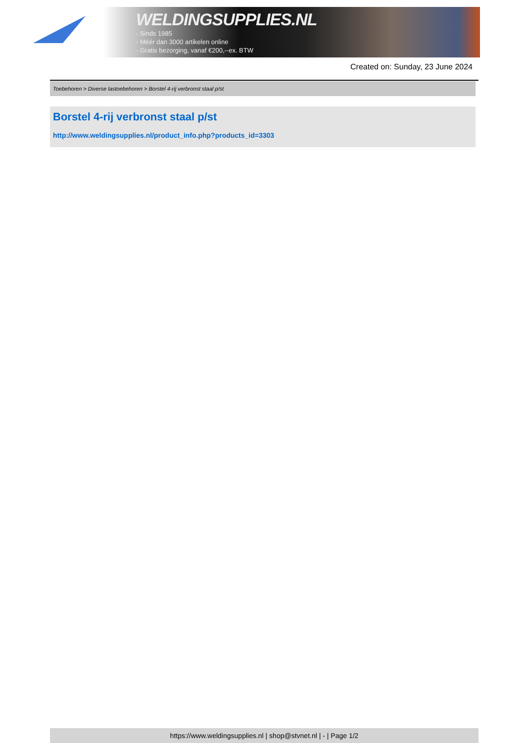WELDINGSUPPLIES.NL
- Sinds 1985
- Méér dan 3000 artikelen online
- Gratis bezorging, vanaf €200,--ex. BTW
Created on: Sunday, 23 June 2024
Toebehoren > Diverse lastoebehoren > Borstel 4-rij verbronst staal p/st
Borstel 4-rij verbronst staal p/st
http://www.weldingsupplies.nl/product_info.php?products_id=3303
https://www.weldingsupplies.nl | shop@stvnet.nl | - | Page 1/2